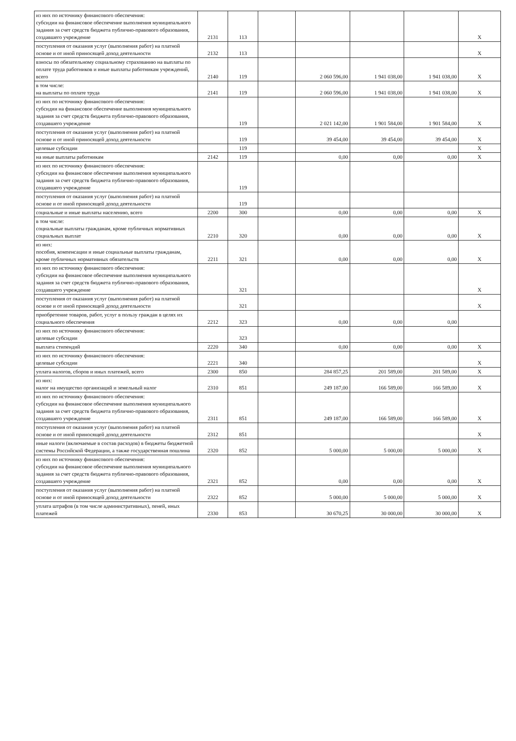| из них по источнику финансового обеспечения: субсидии на финансовое обеспечение выполнения муниципального задания за счет средств бюджета публично-правового образования, создавшего учреждение | 2131 | 113 | | | | | X |
| поступления от оказания услуг (выполнения работ) на платной основе и от иной приносящей доход деятельности | 2132 | 113 | | | | | X |
| взносы по обязательному социальному страхованию на выплаты по оплате труда работников и иные выплаты работникам учреждений, всего | 2140 | 119 | | 2 060 596,00 | 1 941 038,00 | 1 941 038,00 | X |
| в том числе: на выплаты по оплате труда | 2141 | 119 | | 2 060 596,00 | 1 941 038,00 | 1 941 038,00 | X |
| из них по источнику финансового обеспечения: субсидии на финансовое обеспечение выполнения муниципального задания за счет средств бюджета публично-правового образования, создавшего учреждение | | 119 | | 2 021 142,00 | 1 901 584,00 | 1 901 584,00 | X |
| поступления от оказания услуг (выполнения работ) на платной основе и от иной приносящей доход деятельности | | 119 | | 39 454,00 | 39 454,00 | 39 454,00 | X |
| целевые субсидии | | 119 | | | | | X |
| на иные выплаты работникам | 2142 | 119 | | 0,00 | 0,00 | 0,00 | X |
| из них по источнику финансового обеспечения: субсидии на финансовое обеспечение выполнения муниципального задания за счет средств бюджета публично-правового образования, создавшего учреждение | | 119 | | | | | |
| поступления от оказания услуг (выполнения работ) на платной основе и от иной приносящей доход деятельности | | 119 | | | | | |
| социальные и иные выплаты населению, всего | 2200 | 300 | | 0,00 | 0,00 | 0,00 | X |
| в том числе: социальные выплаты гражданам, кроме публичных нормативных социальных выплат | 2210 | 320 | | 0,00 | 0,00 | 0,00 | X |
| из них: пособия, компенсации и иные социальные выплаты гражданам, кроме публичных нормативных обязательств | 2211 | 321 | | 0,00 | 0,00 | 0,00 | X |
| из них по источнику финансового обеспечения: субсидии на финансовое обеспечение выполнения муниципального задания за счет средств бюджета публично-правового образования, создавшего учреждение | | 321 | | | | | X |
| поступления от оказания услуг (выполнения работ) на платной основе и от иной приносящей доход деятельности | | 321 | | | | | X |
| приобретение товаров, работ, услуг в пользу граждан в целях их социального обеспечения | 2212 | 323 | | 0,00 | 0,00 | 0,00 | |
| из них по источнику финансового обеспечения: целевые субсидии | | 323 | | | | | |
| выплата стипендий | 2220 | 340 | | 0,00 | 0,00 | 0,00 | X |
| из них по источнику финансового обеспечения: целевые субсидии | 2221 | 340 | | | | | X |
| уплата налогов, сборов и иных платежей, всего | 2300 | 850 | | 284 857,25 | 201 589,00 | 201 589,00 | X |
| из них: налог на имущество организаций и земельный налог | 2310 | 851 | | 249 187,00 | 166 589,00 | 166 589,00 | X |
| из них по источнику финансового обеспечения: субсидии на финансовое обеспечение выполнения муниципального задания за счет средств бюджета публично-правового образования, создавшего учреждение | 2311 | 851 | | 249 187,00 | 166 589,00 | 166 589,00 | X |
| поступления от оказания услуг (выполнения работ) на платной основе и от иной приносящей доход деятельности | 2312 | 851 | | | | | X |
| иные налоги (включаемые в состав расходов) в бюджеты бюджетной системы Российской Федерации, а также государственная пошлина | 2320 | 852 | | 5 000,00 | 5 000,00 | 5 000,00 | X |
| из них по источнику финансового обеспечения: субсидии на финансовое обеспечение выполнения муниципального задания за счет средств бюджета публично-правового образования, создавшего учреждение | 2321 | 852 | | 0,00 | 0,00 | 0,00 | X |
| поступления от оказания услуг (выполнения работ) на платной основе и от иной приносящей доход деятельности | 2322 | 852 | | 5 000,00 | 5 000,00 | 5 000,00 | X |
| уплата штрафов (в том числе административных), пеней, иных платежей | 2330 | 853 | | 30 670,25 | 30 000,00 | 30 000,00 | X |